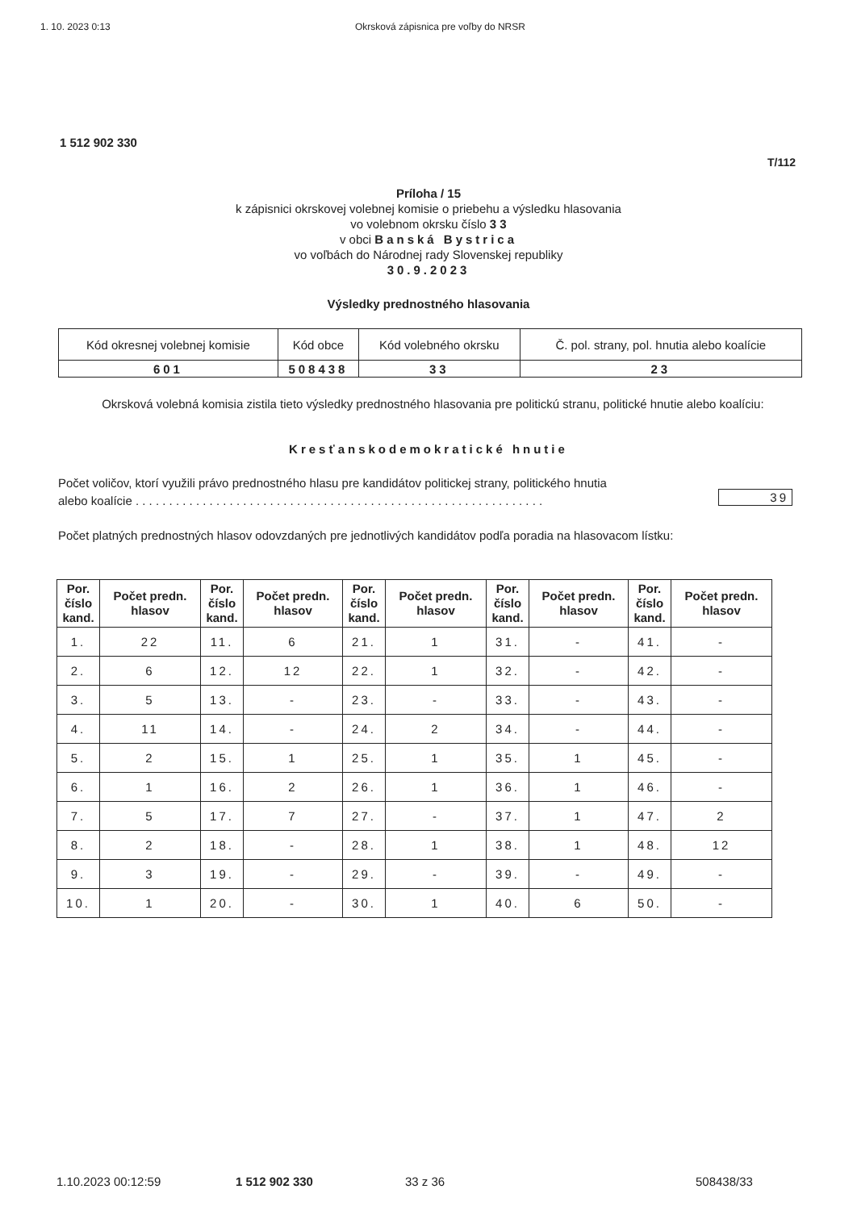1. 10. 2023 0:13 Okrsková zápisnica pre voľby do NRSR
1 512 902 330
T/112
Príloha / 15
k zápisnici okrskovej volebnej komisie o priebehu a výsledku hlasovania
vo volebnom okrsku číslo 3 3
v obci Banská Bystrica
vo voľbách do Národnej rady Slovenskej republiky
30.9.2023
Výsledky prednostného hlasovania
| Kód okresnej volebnej komisie | Kód obce | Kód volebného okrsku | Č. pol. strany, pol. hnutia alebo koalície |
| 601 | 508438 | 33 | 23 |
Okrsková volebná komisia zistila tieto výsledky prednostného hlasovania pre politickú stranu, politické hnutie alebo koalíciu:
Kresťanskodemokratické hnutie
Počet voličov, ktorí využili právo prednostného hlasu pre kandidátov politickej strany, politického hnutia
alebo koalície . . . . . . . . . . . . . . . . . . . . . . . . . . . . . . . . . . . . . . . . . . . . . . . . . . . . . . . . . . . . .
39
Počet platných prednostných hlasov odovzdaných pre jednotlivých kandidátov podľa poradia na hlasovacom lístku:
| Por. číslo kand. | Počet predn. hlasov | Por. číslo kand. | Počet predn. hlasov | Por. číslo kand. | Počet predn. hlasov | Por. číslo kand. | Počet predn. hlasov | Por. číslo kand. | Počet predn. hlasov |
| --- | --- | --- | --- | --- | --- | --- | --- | --- | --- |
| 1. | 22 | 11. | 6 | 21. | 1 | 31. | - | 41. | - |
| 2. | 6 | 12. | 12 | 22. | 1 | 32. | - | 42. | - |
| 3. | 5 | 13. | - | 23. | - | 33. | - | 43. | - |
| 4. | 11 | 14. | - | 24. | 2 | 34. | - | 44. | - |
| 5. | 2 | 15. | 1 | 25. | 1 | 35. | 1 | 45. | - |
| 6. | 1 | 16. | 2 | 26. | 1 | 36. | 1 | 46. | - |
| 7. | 5 | 17. | 7 | 27. | - | 37. | 1 | 47. | 2 |
| 8. | 2 | 18. | - | 28. | 1 | 38. | 1 | 48. | 12 |
| 9. | 3 | 19. | - | 29. | - | 39. | - | 49. | - |
| 10. | 1 | 20. | - | 30. | 1 | 40. | 6 | 50. | - |
1.10.2023 00:12:59 1 512 902 330 33 z 36 508438/33